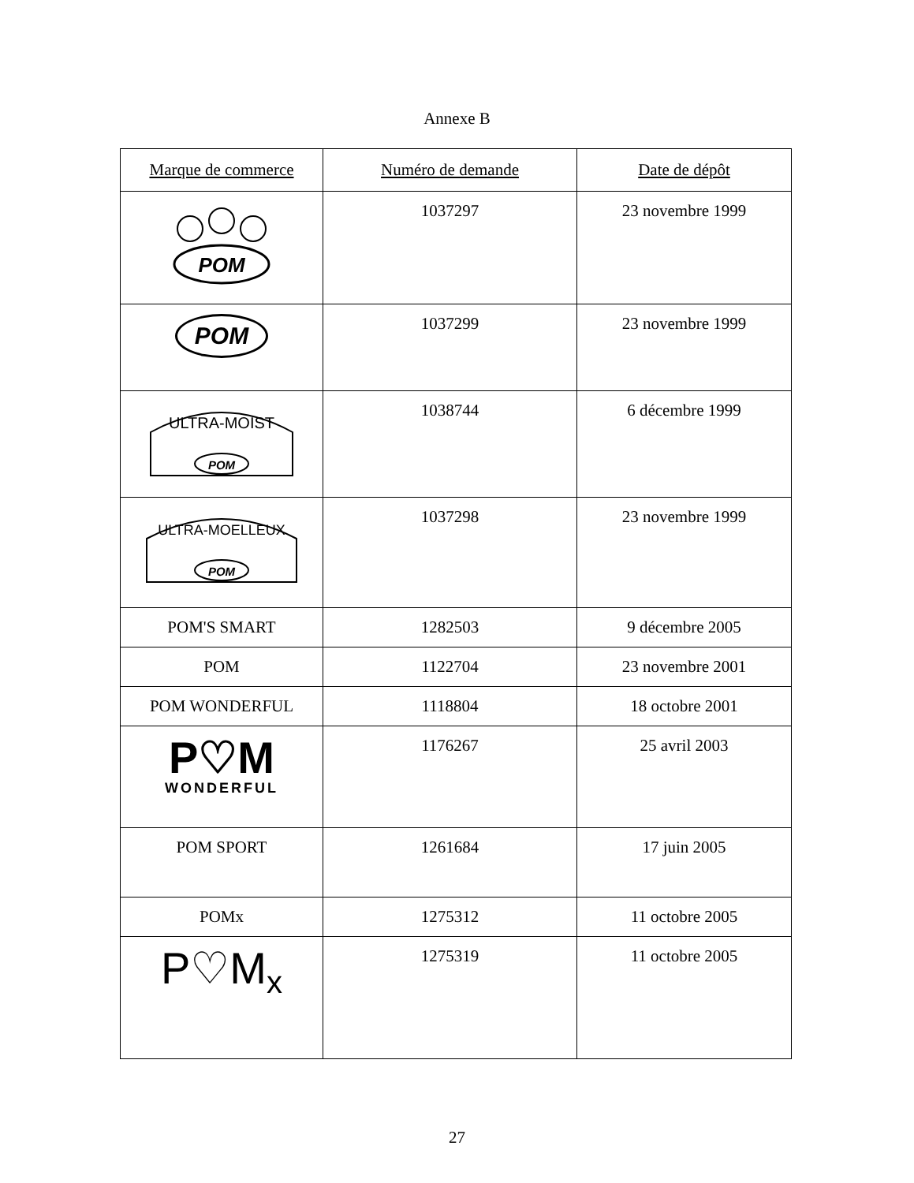Annexe B
| Marque de commerce | Numéro de demande | Date de dépôt |
| --- | --- | --- |
| POM | 1037297 | 23 novembre 1999 |
| POM | 1037299 | 23 novembre 1999 |
| ULTRA-MOIST POM | 1038744 | 6 décembre 1999 |
| ULTRA-MOELLEUX POM | 1037298 | 23 novembre 1999 |
| POM'S SMART | 1282503 | 9 décembre 2005 |
| POM | 1122704 | 23 novembre 2001 |
| POM WONDERFUL | 1118804 | 18 octobre 2001 |
| P♡M WONDERFUL | 1176267 | 25 avril 2003 |
| POM SPORT | 1261684 | 17 juin 2005 |
| POMx | 1275312 | 11 octobre 2005 |
| P♡M<sub>x</sub> | 1275319 | 11 octobre 2005 |
27